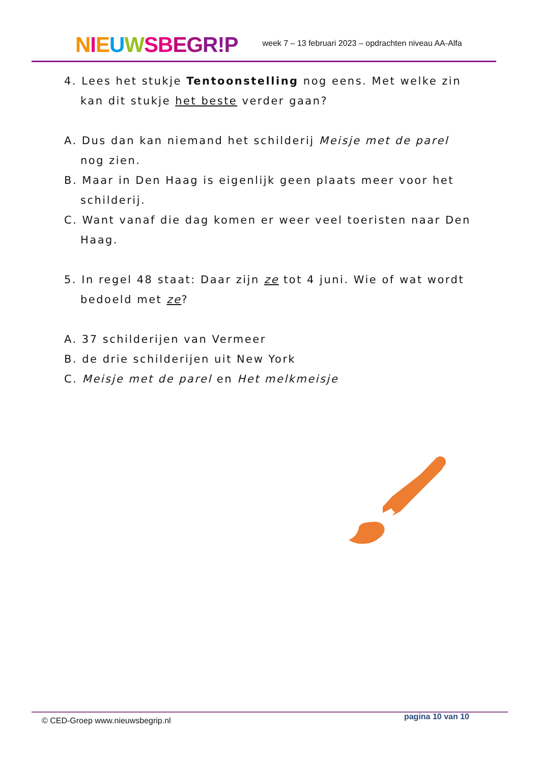NIEUWSBEGR!P
week 7 – 13 februari 2023 – opdrachten niveau AA-Alfa
4. Lees het stukje Tentoonstelling nog eens. Met welke zin
kan dit stukje het beste verder gaan?
A. Dus dan kan niemand het schilderij Meisje met de parel nog zien.
B. Maar in Den Haag is eigenlijk geen plaats meer voor het schilderij.
C. Want vanaf die dag komen er weer veel toeristen naar Den Haag.
5. In regel 48 staat: Daar zijn ze tot 4 juni. Wie of wat wordt
bedoeld met ze?
A. 37 schilderijen van Vermeer
B. de drie schilderijen uit New York
C. Meisje met de parel en Het melkmeisje
© CED-Groep www.nieuwsbegrip.nl pagina 10 van 10